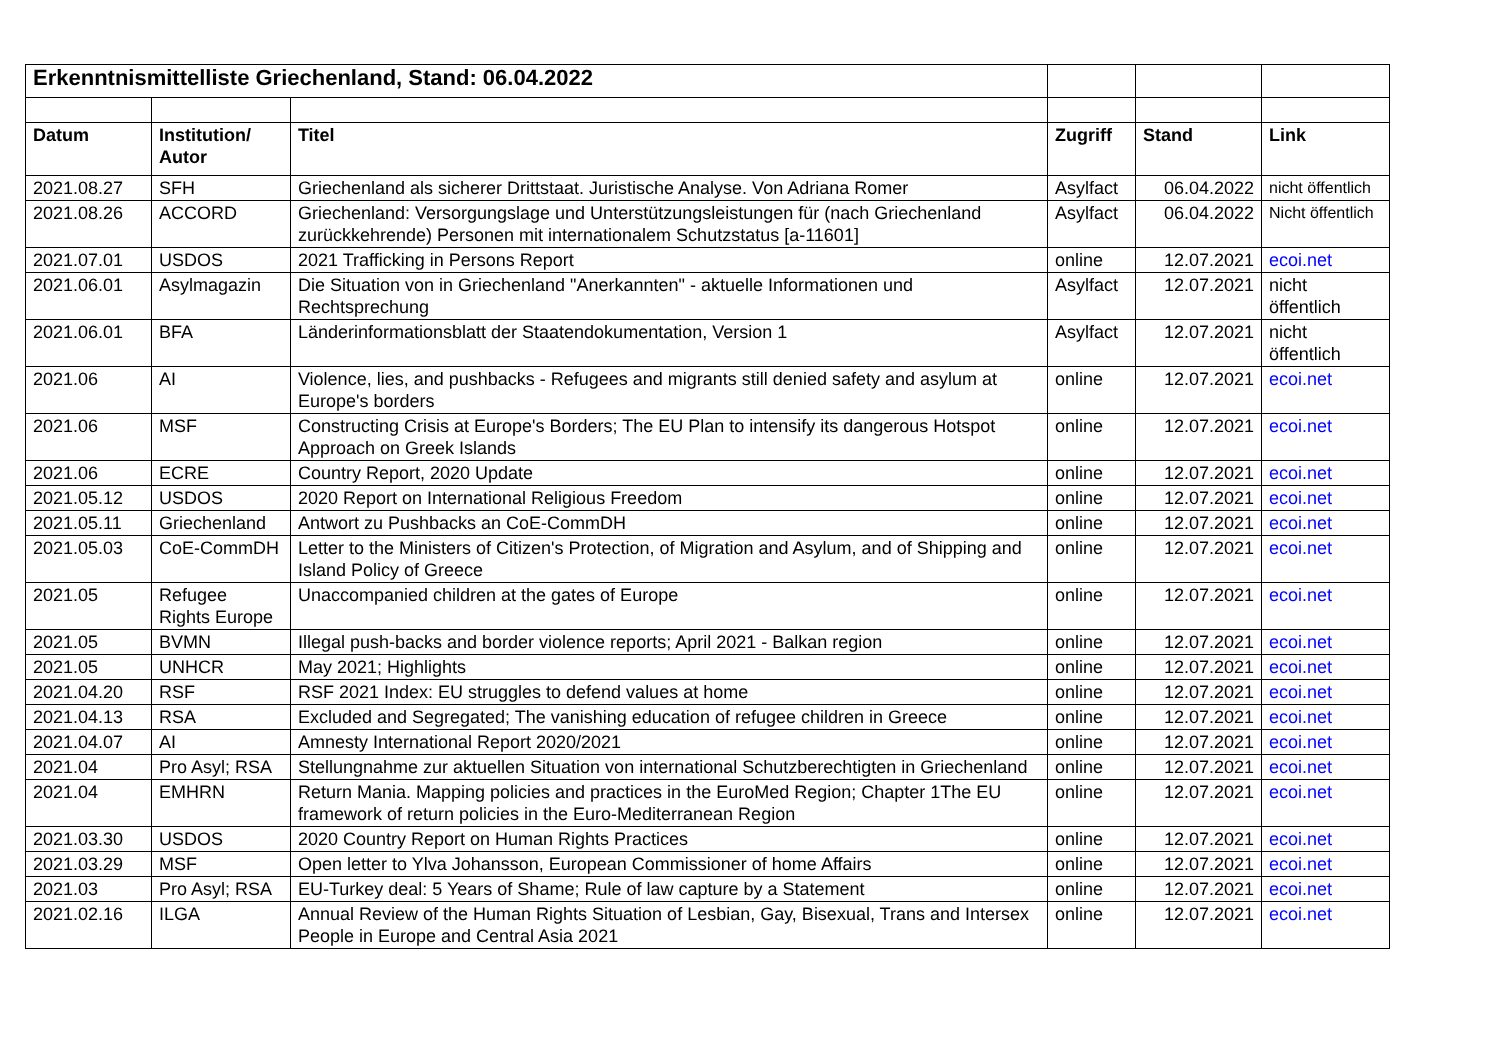| Erkenntnismittelliste Griechenland, Stand: 06.04.2022 | | | | | |
| Datum | Institution/ Autor | Titel | Zugriff | Stand | Link |
| 2021.08.27 | SFH | Griechenland als sicherer Drittstaat. Juristische Analyse. Von Adriana Romer | Asylfact | 06.04.2022 | nicht öffentlich |
| 2021.08.26 | ACCORD | Griechenland: Versorgungslage und Unterstützungsleistungen für (nach Griechenland zurückkehrende) Personen mit internationalem Schutzstatus [a-11601] | Asylfact | 06.04.2022 | Nicht öffentlich |
| 2021.07.01 | USDOS | 2021 Trafficking in Persons Report | online | 12.07.2021 | ecoi.net |
| 2021.06.01 | Asylmagazin | Die Situation von in Griechenland "Anerkannten" - aktuelle Informationen und Rechtsprechung | Asylfact | 12.07.2021 | nicht öffentlich |
| 2021.06.01 | BFA | Länderinformationsblatt der Staatendokumentation, Version 1 | Asylfact | 12.07.2021 | nicht öffentlich |
| 2021.06 | AI | Violence, lies, and pushbacks - Refugees and migrants still denied safety and asylum at Europe's borders | online | 12.07.2021 | ecoi.net |
| 2021.06 | MSF | Constructing Crisis at Europe's Borders; The EU Plan to intensify its dangerous Hotspot Approach on Greek Islands | online | 12.07.2021 | ecoi.net |
| 2021.06 | ECRE | Country Report, 2020 Update | online | 12.07.2021 | ecoi.net |
| 2021.05.12 | USDOS | 2020 Report on International Religious Freedom | online | 12.07.2021 | ecoi.net |
| 2021.05.11 | Griechenland | Antwort zu Pushbacks an CoE-CommDH | online | 12.07.2021 | ecoi.net |
| 2021.05.03 | CoE-CommDH | Letter to the Ministers of Citizen's Protection, of Migration and Asylum, and of Shipping and Island Policy of Greece | online | 12.07.2021 | ecoi.net |
| 2021.05 | Refugee Rights Europe | Unaccompanied children at the gates of Europe | online | 12.07.2021 | ecoi.net |
| 2021.05 | BVMN | Illegal push-backs and border violence reports; April 2021 - Balkan region | online | 12.07.2021 | ecoi.net |
| 2021.05 | UNHCR | May 2021; Highlights | online | 12.07.2021 | ecoi.net |
| 2021.04.20 | RSF | RSF 2021 Index: EU struggles to defend values at home | online | 12.07.2021 | ecoi.net |
| 2021.04.13 | RSA | Excluded and Segregated; The vanishing education of refugee children in Greece | online | 12.07.2021 | ecoi.net |
| 2021.04.07 | AI | Amnesty International Report 2020/2021 | online | 12.07.2021 | ecoi.net |
| 2021.04 | Pro Asyl; RSA | Stellungnahme zur aktuellen Situation von international Schutzberechtigten in Griechenland | online | 12.07.2021 | ecoi.net |
| 2021.04 | EMHRN | Return Mania. Mapping policies and practices in the EuroMed Region; Chapter 1The EU framework of return policies in the Euro-Mediterranean Region | online | 12.07.2021 | ecoi.net |
| 2021.03.30 | USDOS | 2020 Country Report on Human Rights Practices | online | 12.07.2021 | ecoi.net |
| 2021.03.29 | MSF | Open letter to Ylva Johansson, European Commissioner of home Affairs | online | 12.07.2021 | ecoi.net |
| 2021.03 | Pro Asyl; RSA | EU-Turkey deal: 5 Years of Shame; Rule of law capture by a Statement | online | 12.07.2021 | ecoi.net |
| 2021.02.16 | ILGA | Annual Review of the Human Rights Situation of Lesbian, Gay, Bisexual, Trans and Intersex People in Europe and Central Asia 2021 | online | 12.07.2021 | ecoi.net |